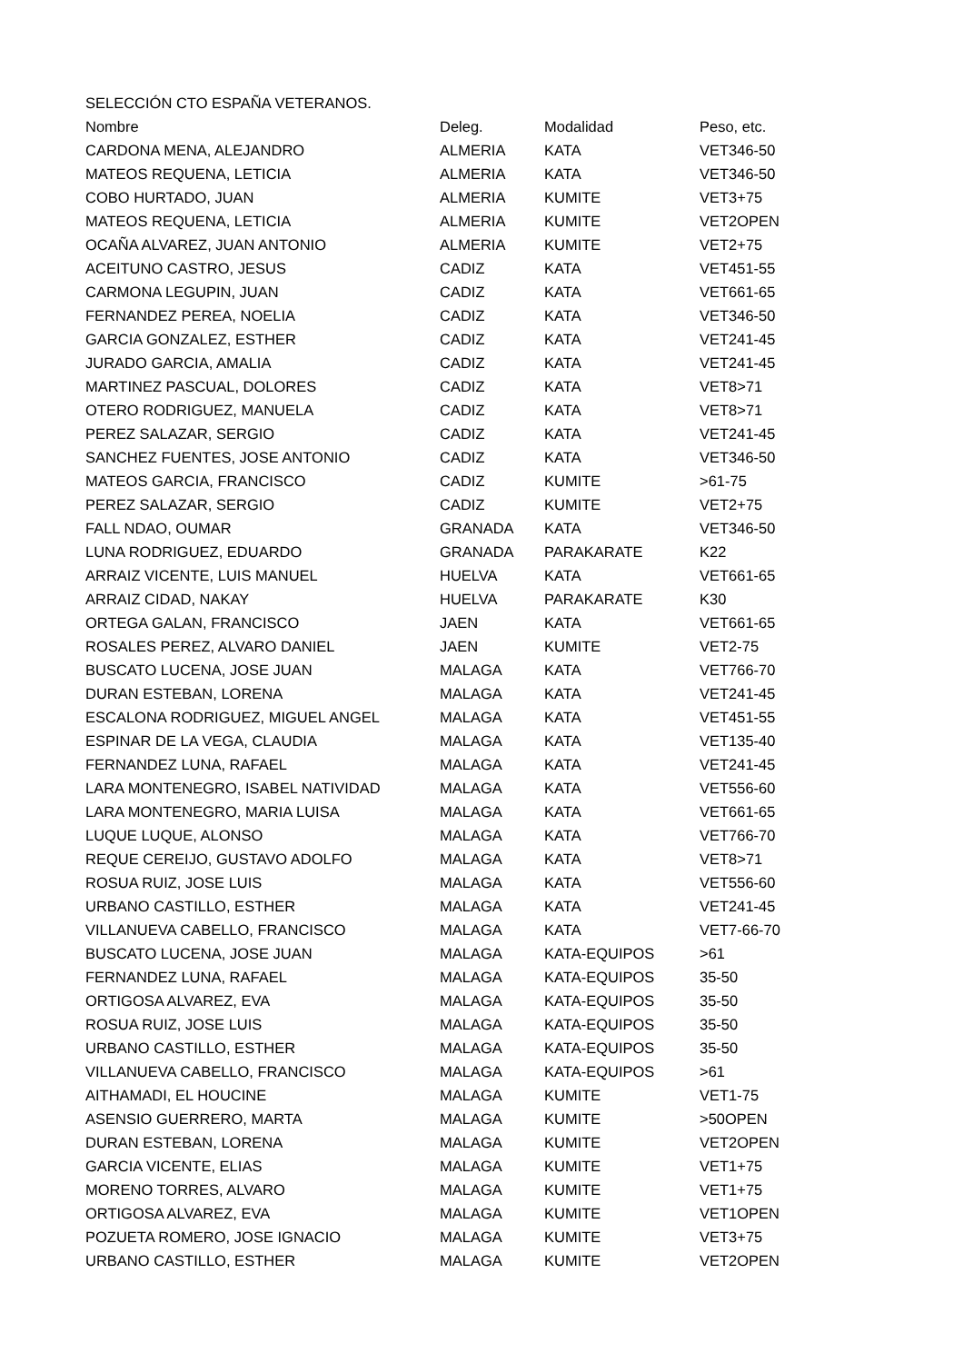SELECCIÓN CTO ESPAÑA VETERANOS.
| Nombre | Deleg. | Modalidad | Peso, etc. |
| --- | --- | --- | --- |
| CARDONA MENA, ALEJANDRO | ALMERIA | KATA | VET346-50 |
| MATEOS REQUENA, LETICIA | ALMERIA | KATA | VET346-50 |
| COBO HURTADO, JUAN | ALMERIA | KUMITE | VET3+75 |
| MATEOS REQUENA, LETICIA | ALMERIA | KUMITE | VET2OPEN |
| OCAÑA ALVAREZ, JUAN ANTONIO | ALMERIA | KUMITE | VET2+75 |
| ACEITUNO CASTRO, JESUS | CADIZ | KATA | VET451-55 |
| CARMONA LEGUPIN, JUAN | CADIZ | KATA | VET661-65 |
| FERNANDEZ PEREA, NOELIA | CADIZ | KATA | VET346-50 |
| GARCIA GONZALEZ, ESTHER | CADIZ | KATA | VET241-45 |
| JURADO GARCIA, AMALIA | CADIZ | KATA | VET241-45 |
| MARTINEZ PASCUAL, DOLORES | CADIZ | KATA | VET8>71 |
| OTERO RODRIGUEZ, MANUELA | CADIZ | KATA | VET8>71 |
| PEREZ SALAZAR, SERGIO | CADIZ | KATA | VET241-45 |
| SANCHEZ FUENTES, JOSE ANTONIO | CADIZ | KATA | VET346-50 |
| MATEOS GARCIA, FRANCISCO | CADIZ | KUMITE | >61-75 |
| PEREZ SALAZAR, SERGIO | CADIZ | KUMITE | VET2+75 |
| FALL NDAO, OUMAR | GRANADA | KATA | VET346-50 |
| LUNA RODRIGUEZ, EDUARDO | GRANADA | PARAKARATE | K22 |
| ARRAIZ VICENTE, LUIS MANUEL | HUELVA | KATA | VET661-65 |
| ARRAIZ CIDAD, NAKAY | HUELVA | PARAKARATE | K30 |
| ORTEGA GALAN, FRANCISCO | JAEN | KATA | VET661-65 |
| ROSALES PEREZ, ALVARO DANIEL | JAEN | KUMITE | VET2-75 |
| BUSCATO LUCENA, JOSE JUAN | MALAGA | KATA | VET766-70 |
| DURAN ESTEBAN, LORENA | MALAGA | KATA | VET241-45 |
| ESCALONA RODRIGUEZ, MIGUEL ANGEL | MALAGA | KATA | VET451-55 |
| ESPINAR DE LA VEGA, CLAUDIA | MALAGA | KATA | VET135-40 |
| FERNANDEZ LUNA, RAFAEL | MALAGA | KATA | VET241-45 |
| LARA MONTENEGRO, ISABEL NATIVIDAD | MALAGA | KATA | VET556-60 |
| LARA MONTENEGRO, MARIA LUISA | MALAGA | KATA | VET661-65 |
| LUQUE LUQUE, ALONSO | MALAGA | KATA | VET766-70 |
| REQUE CEREIJO, GUSTAVO ADOLFO | MALAGA | KATA | VET8>71 |
| ROSUA RUIZ, JOSE LUIS | MALAGA | KATA | VET556-60 |
| URBANO CASTILLO, ESTHER | MALAGA | KATA | VET241-45 |
| VILLANUEVA CABELLO, FRANCISCO | MALAGA | KATA | VET7-66-70 |
| BUSCATO LUCENA, JOSE JUAN | MALAGA | KATA-EQUIPOS | >61 |
| FERNANDEZ LUNA, RAFAEL | MALAGA | KATA-EQUIPOS | 35-50 |
| ORTIGOSA ALVAREZ, EVA | MALAGA | KATA-EQUIPOS | 35-50 |
| ROSUA RUIZ, JOSE LUIS | MALAGA | KATA-EQUIPOS | 35-50 |
| URBANO CASTILLO, ESTHER | MALAGA | KATA-EQUIPOS | 35-50 |
| VILLANUEVA CABELLO, FRANCISCO | MALAGA | KATA-EQUIPOS | >61 |
| AITHAMADI, EL HOUCINE | MALAGA | KUMITE | VET1-75 |
| ASENSIO GUERRERO, MARTA | MALAGA | KUMITE | >50OPEN |
| DURAN ESTEBAN, LORENA | MALAGA | KUMITE | VET2OPEN |
| GARCIA VICENTE, ELIAS | MALAGA | KUMITE | VET1+75 |
| MORENO TORRES, ALVARO | MALAGA | KUMITE | VET1+75 |
| ORTIGOSA ALVAREZ, EVA | MALAGA | KUMITE | VET1OPEN |
| POZUETA ROMERO, JOSE IGNACIO | MALAGA | KUMITE | VET3+75 |
| URBANO CASTILLO, ESTHER | MALAGA | KUMITE | VET2OPEN |